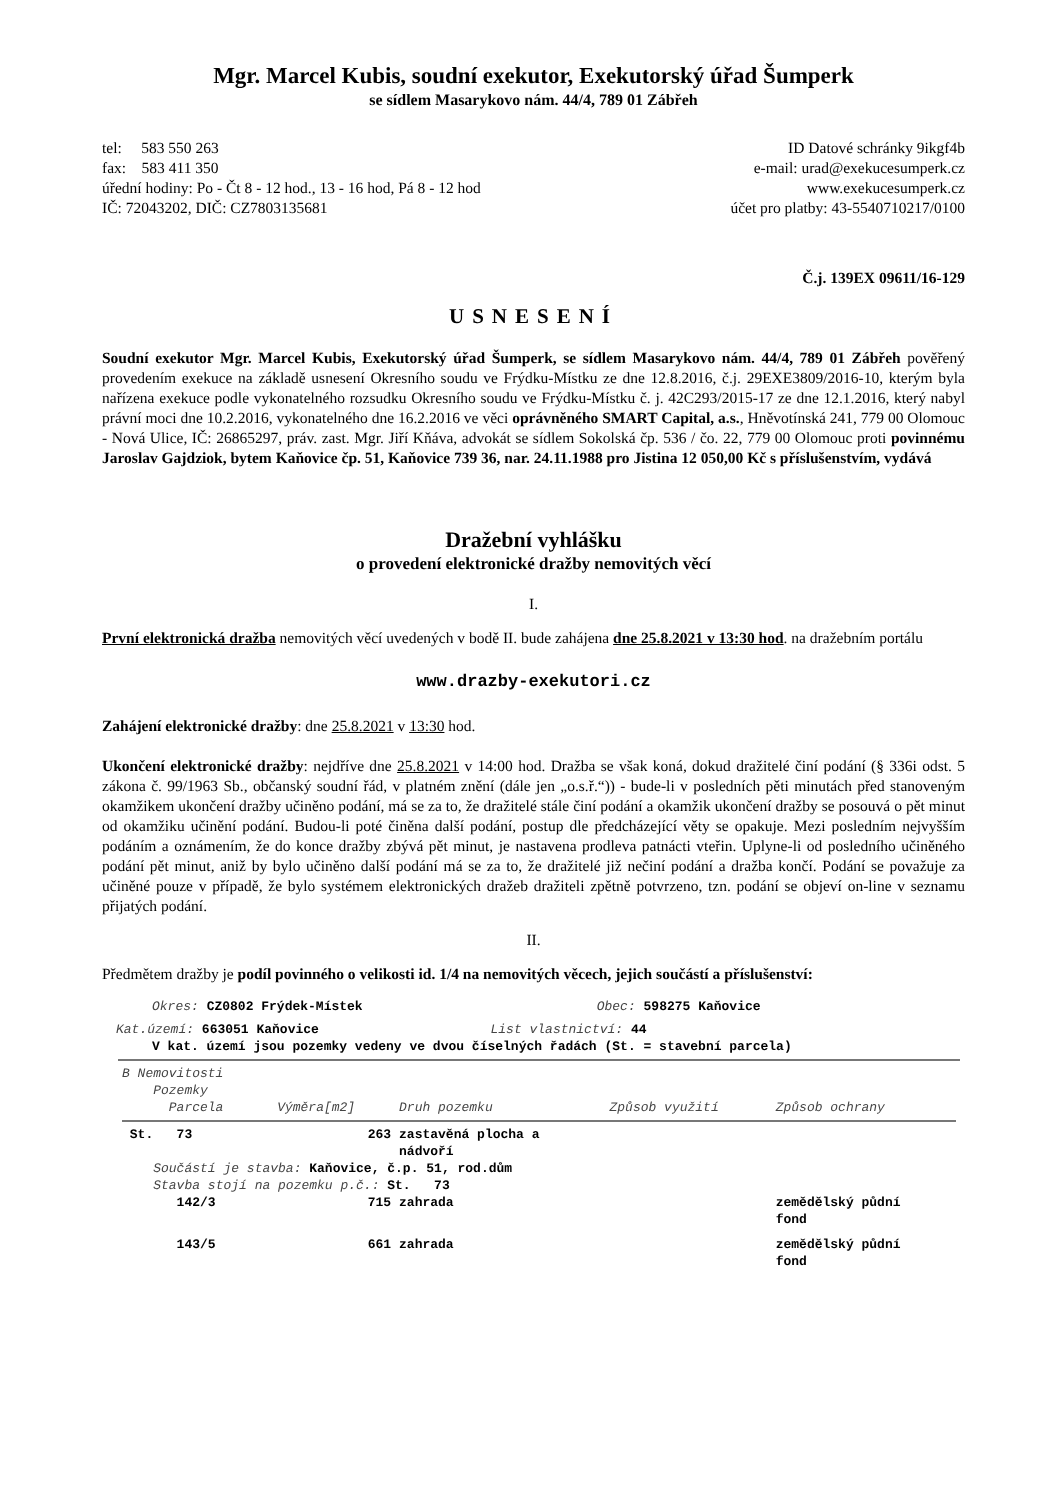Mgr. Marcel Kubis, soudní exekutor, Exekutorský úřad Šumperk
se sídlem Masarykovo nám. 44/4, 789 01 Zábřeh
tel: 583 550 263
fax: 583 411 350
úřední hodiny: Po - Čt 8 - 12 hod., 13 - 16 hod, Pá 8 - 12 hod
IČ: 72043202, DIČ: CZ7803135681
ID Datové schránky 9ikgf4b
e-mail: urad@exekucesumperk.cz
www.exekucesumperk.cz
účet pro platby: 43-5540710217/0100
Č.j. 139EX 09611/16-129
USNESENÍ
Soudní exekutor Mgr. Marcel Kubis, Exekutorský úřad Šumperk, se sídlem Masarykovo nám. 44/4, 789 01 Zábřeh pověřený provedením exekuce na základě usnesení Okresního soudu ve Frýdku-Místku ze dne 12.8.2016, č.j. 29EXE3809/2016-10, kterým byla nařízena exekuce podle vykonatelného rozsudku Okresního soudu ve Frýdku-Místku č. j. 42C293/2015-17 ze dne 12.1.2016, který nabyl právní moci dne 10.2.2016, vykonatelného dne 16.2.2016 ve věci oprávněného SMART Capital, a.s., Hněvotínská 241, 779 00 Olomouc - Nová Ulice, IČ: 26865297, práv. zast. Mgr. Jiří Kňáva, advokát se sídlem Sokolská čp. 536 / čo. 22, 779 00 Olomouc proti povinnému Jaroslav Gajdziok, bytem Kaňovice čp. 51, Kaňovice 739 36, nar. 24.11.1988 pro Jistina 12 050,00 Kč s příslušenstvím, vydává
Dražební vyhlášku
o provedení elektronické dražby nemovitých věcí
I.
První elektronická dražba nemovitých věcí uvedených v bodě II. bude zahájena dne 25.8.2021 v 13:30 hod. na dražebním portálu
www.drazby-exekutori.cz
Zahájení elektronické dražby: dne 25.8.2021 v 13:30 hod.
Ukončení elektronické dražby: nejdříve dne 25.8.2021 v 14:00 hod. Dražba se však koná, dokud dražitelé činí podání (§ 336i odst. 5 zákona č. 99/1963 Sb., občanský soudní řád, v platném znění (dále jen „o.s.ř.“)) - bude-li v posledních pěti minutách před stanoveným okamžikem ukončení dražby učiněno podání, má se za to, že dražitelé stále činí podání a okamžik ukončení dražby se posouvá o pět minut od okamžiku učinění podání. Budou-li poté činěna další podání, postup dle předcházející věty se opakuje. Mezi posledním nejvyšším podáním a oznámením, že do konce dražby zbývá pět minut, je nastavena prodleva patnácti vteřin. Uplyne-li od posledního učiněného podání pět minut, aniž by bylo učiněno další podání má se za to, že dražitelé již nečiní podání a dražba končí. Podání se považuje za učiněné pouze v případě, že bylo systémem elektronických dražeb dražiteli zpětně potvrzeno, tzn. podání se objeví on-line v seznamu přijatých podání.
II.
Předmětem dražby je podíl povinného o velikosti id. 1/4 na nemovitých věcech, jejich součástí a příslušenství:
Okres: CZ0802 Frýdek-Místek Obec: 598275 Kaňovice
Kat.území: 663051 Kaňovice List vlastnictví: 44
V kat. území jsou pozemky vedeny ve dvou číselných řadách (St. = stavební parcela)
| B Nemovitosti Pozemky | | | | |
| --- | --- | --- | --- | --- |
| Parcela | Výměra[m2] | Druh pozemku | Způsob využití | Způsob ochrany |
| St. 73 | 263 | zastavěná plocha a nádvoří | | |
| Součástí je stavba: Kaňovice, č.p. 51, rod.dům Stavba stojí na pozemku p.č.: St. 73 | | | | |
| 142/3 | 715 | zahrada | | zemědělský půdní fond |
| 143/5 | 661 | zahrada | | zemědělský půdní fond |